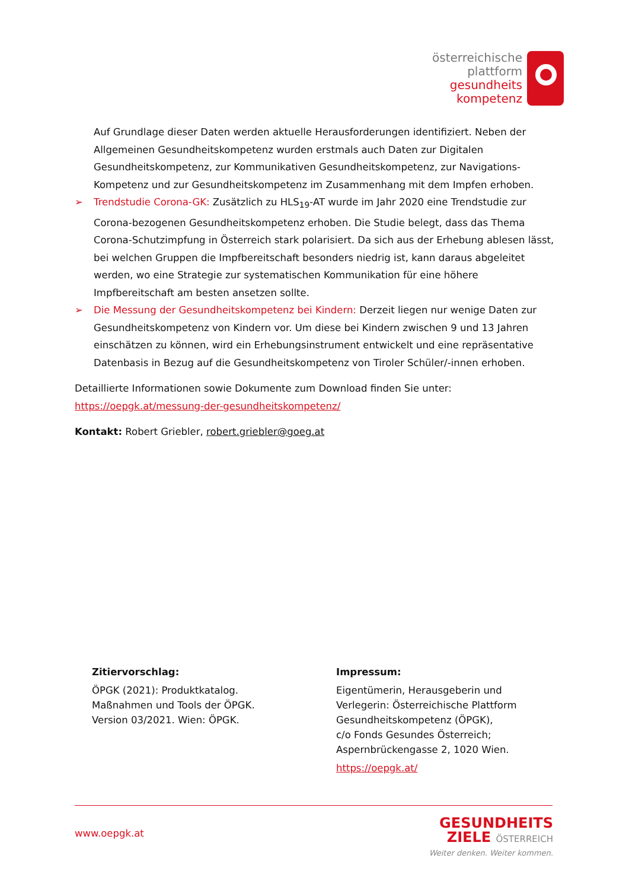österreichische
plattform
gesundheits
kompetenz
Auf Grundlage dieser Daten werden aktuelle Herausforderungen identifiziert. Neben der Allgemeinen Gesundheitskompetenz wurden erstmals auch Daten zur Digitalen Gesundheitskompetenz, zur Kommunikativen Gesundheitskompetenz, zur Navigations-Kompetenz und zur Gesundheitskompetenz im Zusammenhang mit dem Impfen erhoben.
➢ Trendstudie Corona-GK: Zusätzlich zu HLS<sub>19</sub>-AT wurde im Jahr 2020 eine Trendstudie zur Corona-bezogenen Gesundheitskompetenz erhoben. Die Studie belegt, dass das Thema Corona-Schutzimpfung in Österreich stark polarisiert. Da sich aus der Erhebung ablesen lässt, bei welchen Gruppen die Impfbereitschaft besonders niedrig ist, kann daraus abgeleitet werden, wo eine Strategie zur systematischen Kommunikation für eine höhere Impfbereitschaft am besten ansetzen sollte.
➢ Die Messung der Gesundheitskompetenz bei Kindern: Derzeit liegen nur wenige Daten zur Gesundheitskompetenz von Kindern vor. Um diese bei Kindern zwischen 9 und 13 Jahren einschätzen zu können, wird ein Erhebungsinstrument entwickelt und eine repräsentative Datenbasis in Bezug auf die Gesundheitskompetenz von Tiroler Schüler/-innen erhoben.
Detaillierte Informationen sowie Dokumente zum Download finden Sie unter:
https://oepgk.at/messung-der-gesundheitskompetenz/
Kontakt: Robert Griebler, robert.griebler@goeg.at
Zitiervorschlag:
ÖPGK (2021): Produktkatalog.
Maßnahmen und Tools der ÖPGK.
Version 03/2021. Wien: ÖPGK.
Impressum:
Eigentümerin, Herausgeberin und
Verlegerin: Österreichische Plattform
Gesundheitskompetenz (ÖPGK),
c/o Fonds Gesundes Österreich;
Aspernbrückengasse 2, 1020 Wien.
https://oepgk.at/
www.oepgk.at
GESUNDHEITS
ZIELE ÖSTERREICH
Weiter denken. Weiter kommen.